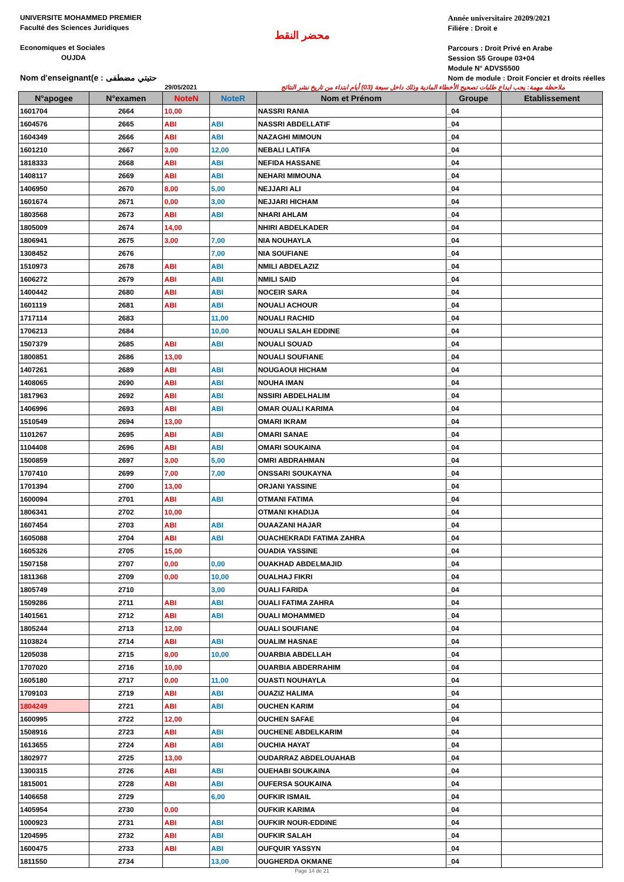UNIVERSITE MOHAMMED PREMIER
Faculté des Sciences Juridiques
Economiques et Sociales
OUJDA
Nom d'enseignant(e : حتيتي مضطفى
محضر النقط
Année universitaire 20209/2021
Filiére : Droit e
Parcours : Droit Privé en Arabe
Session S5 Groupe 03+04
Module N° ADVS5500
Nom de module : Droit Foncier et droits réelles
29/05/2021 ملاحظة مهمة: يجب ايداع طلبات تصحيح الأخطاء المادية وذلك داخل سبعة (03) أيام ابتداء من تاريخ نشر النتائج
| N°apogee | N°examen | NoteN | NoteR | Nom et Prénom | Groupe | Etablissement |
| --- | --- | --- | --- | --- | --- | --- |
| 1601704 | 2664 | 10,00 | | NASSRI RANIA | _04 | |
| 1604576 | 2665 | ABI | ABI | NASSRI ABDELLATIF | _04 | |
| 1604349 | 2666 | ABI | ABI | NAZAGHI MIMOUN | _04 | |
| 1601210 | 2667 | 3,00 | 12,00 | NEBALI LATIFA | _04 | |
| 1818333 | 2668 | ABI | ABI | NEFIDA HASSANE | _04 | |
| 1408117 | 2669 | ABI | ABI | NEHARI MIMOUNA | _04 | |
| 1406950 | 2670 | 8,00 | 5,00 | NEJJARI ALI | _04 | |
| 1601674 | 2671 | 0,00 | 3,00 | NEJJARI HICHAM | _04 | |
| 1803568 | 2673 | ABI | ABI | NHARI AHLAM | _04 | |
| 1805009 | 2674 | 14,00 | | NHIRI ABDELKADER | _04 | |
| 1806941 | 2675 | 3,00 | 7,00 | NIA NOUHAYLA | _04 | |
| 1308452 | 2676 | | 7,00 | NIA SOUFIANE | _04 | |
| 1510973 | 2678 | ABI | ABI | NMILI ABDELAZIZ | _04 | |
| 1606272 | 2679 | ABI | ABI | NMILI SAID | _04 | |
| 1400442 | 2680 | ABI | ABI | NOCEIR SARA | _04 | |
| 1601119 | 2681 | ABI | ABI | NOUALI ACHOUR | _04 | |
| 1717114 | 2683 | | 11,00 | NOUALI RACHID | _04 | |
| 1706213 | 2684 | | 10,00 | NOUALI SALAH EDDINE | _04 | |
| 1507379 | 2685 | ABI | ABI | NOUALI SOUAD | _04 | |
| 1800851 | 2686 | 13,00 | | NOUALI SOUFIANE | _04 | |
| 1407261 | 2689 | ABI | ABI | NOUGAOUI HICHAM | _04 | |
| 1408065 | 2690 | ABI | ABI | NOUHA IMAN | _04 | |
| 1817963 | 2692 | ABI | ABI | NSSIRI ABDELHALIM | _04 | |
| 1406996 | 2693 | ABI | ABI | OMAR OUALI KARIMA | _04 | |
| 1510549 | 2694 | 13,00 | | OMARI IKRAM | _04 | |
| 1101267 | 2695 | ABI | ABI | OMARI SANAE | _04 | |
| 1104408 | 2696 | ABI | ABI | OMARI SOUKAINA | _04 | |
| 1500859 | 2697 | 3,00 | 5,00 | OMRI ABDRAHMAN | _04 | |
| 1707410 | 2699 | 7,00 | 7,00 | ONSSARI SOUKAYNA | _04 | |
| 1701394 | 2700 | 13,00 | | ORJANI YASSINE | _04 | |
| 1600094 | 2701 | ABI | ABI | OTMANI FATIMA | _04 | |
| 1806341 | 2702 | 10,00 | | OTMANI KHADIJA | _04 | |
| 1607454 | 2703 | ABI | ABI | OUAAZANI HAJAR | _04 | |
| 1605088 | 2704 | ABI | ABI | OUACHEKRADI FATIMA ZAHRA | _04 | |
| 1605326 | 2705 | 15,00 | | OUADIA YASSINE | _04 | |
| 1507158 | 2707 | 0,00 | 0,00 | OUAKHAD ABDELMAJID | _04 | |
| 1811368 | 2709 | 0,00 | 10,00 | OUALHAJ FIKRI | _04 | |
| 1805749 | 2710 | | 3,00 | OUALI FARIDA | _04 | |
| 1509286 | 2711 | ABI | ABI | OUALI FATIMA ZAHRA | _04 | |
| 1401561 | 2712 | ABI | ABI | OUALI MOHAMMED | _04 | |
| 1805244 | 2713 | 12,00 | | OUALI SOUFIANE | _04 | |
| 1103824 | 2714 | ABI | ABI | OUALIM HASNAE | _04 | |
| 1205038 | 2715 | 8,00 | 10,00 | OUARBIA ABDELLAH | _04 | |
| 1707020 | 2716 | 10,00 | | OUARBIA ABDERRAHIM | _04 | |
| 1605180 | 2717 | 0,00 | 11,00 | OUASTI NOUHAYLA | _04 | |
| 1709103 | 2719 | ABI | ABI | OUAZIZ HALIMA | _04 | |
| 1804249 | 2721 | ABI | ABI | OUCHEN KARIM | _04 | |
| 1600995 | 2722 | 12,00 | | OUCHEN SAFAE | _04 | |
| 1508916 | 2723 | ABI | ABI | OUCHENE ABDELKARIM | _04 | |
| 1613655 | 2724 | ABI | ABI | OUCHIA HAYAT | _04 | |
| 1802977 | 2725 | 13,00 | | OUDARRAZ ABDELOUAHAB | _04 | |
| 1300315 | 2726 | ABI | ABI | OUEHABI SOUKAINA | _04 | |
| 1815001 | 2728 | ABI | ABI | OUFERSA SOUKAINA | _04 | |
| 1406658 | 2729 | | 6,00 | OUFKIR ISMAIL | _04 | |
| 1405954 | 2730 | 0,00 | | OUFKIR KARIMA | _04 | |
| 1000923 | 2731 | ABI | ABI | OUFKIR NOUR-EDDINE | _04 | |
| 1204595 | 2732 | ABI | ABI | OUFKIR SALAH | _04 | |
| 1600475 | 2733 | ABI | ABI | OUFQUIR YASSYN | _04 | |
| 1811550 | 2734 | | 13,00 | OUGHERDA OKMANE | _04 | |
Page 14 de 21